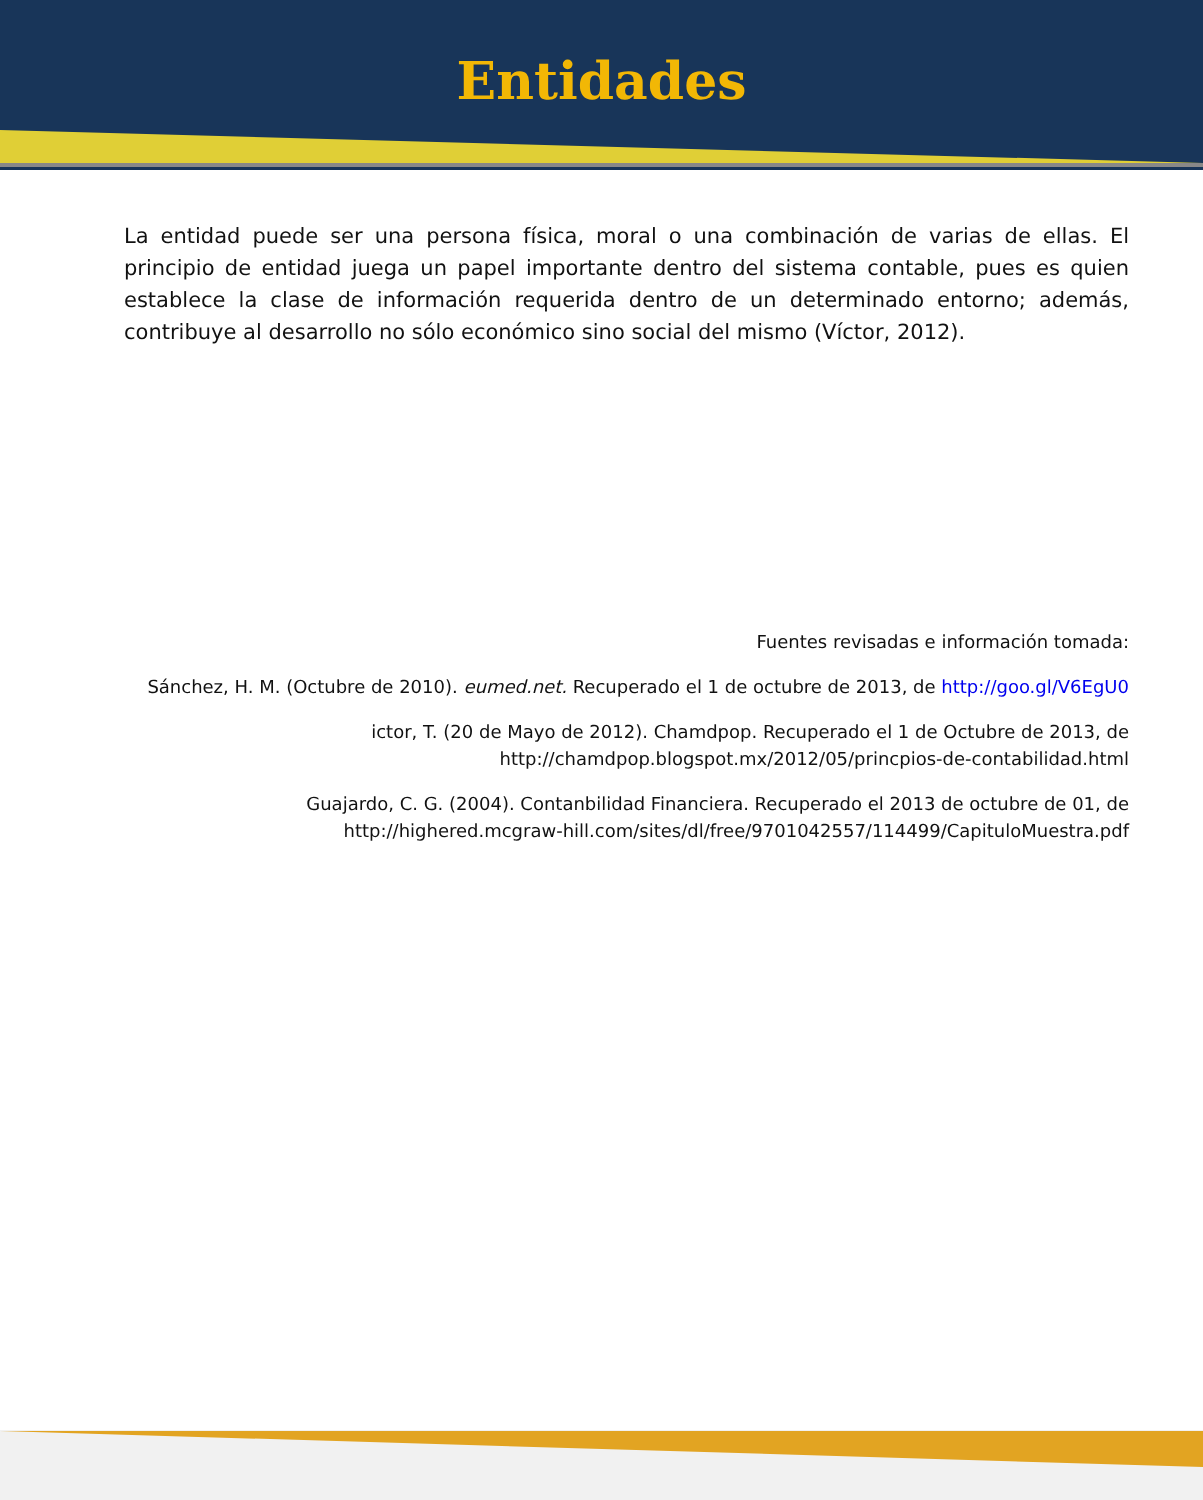Entidades
La entidad puede ser una persona física, moral o una combinación de varias de ellas. El principio de entidad juega un papel importante dentro del sistema contable, pues es quien establece la clase de información requerida dentro de un determinado entorno; además, contribuye al desarrollo no sólo económico sino social del mismo (Víctor, 2012).
Fuentes revisadas e información tomada:
Sánchez, H. M. (Octubre de 2010). eumed.net. Recuperado el 1 de octubre de 2013, de http://goo.gl/V6EgU0
ictor, T. (20 de Mayo de 2012). Chamdpop. Recuperado el 1 de Octubre de 2013, de
http://chamdpop.blogspot.mx/2012/05/princpios-de-contabilidad.html
Guajardo, C. G. (2004). Contanbilidad Financiera. Recuperado el 2013 de octubre de 01, de
http://highered.mcgraw-hill.com/sites/dl/free/9701042557/114499/CapituloMuestra.pdf